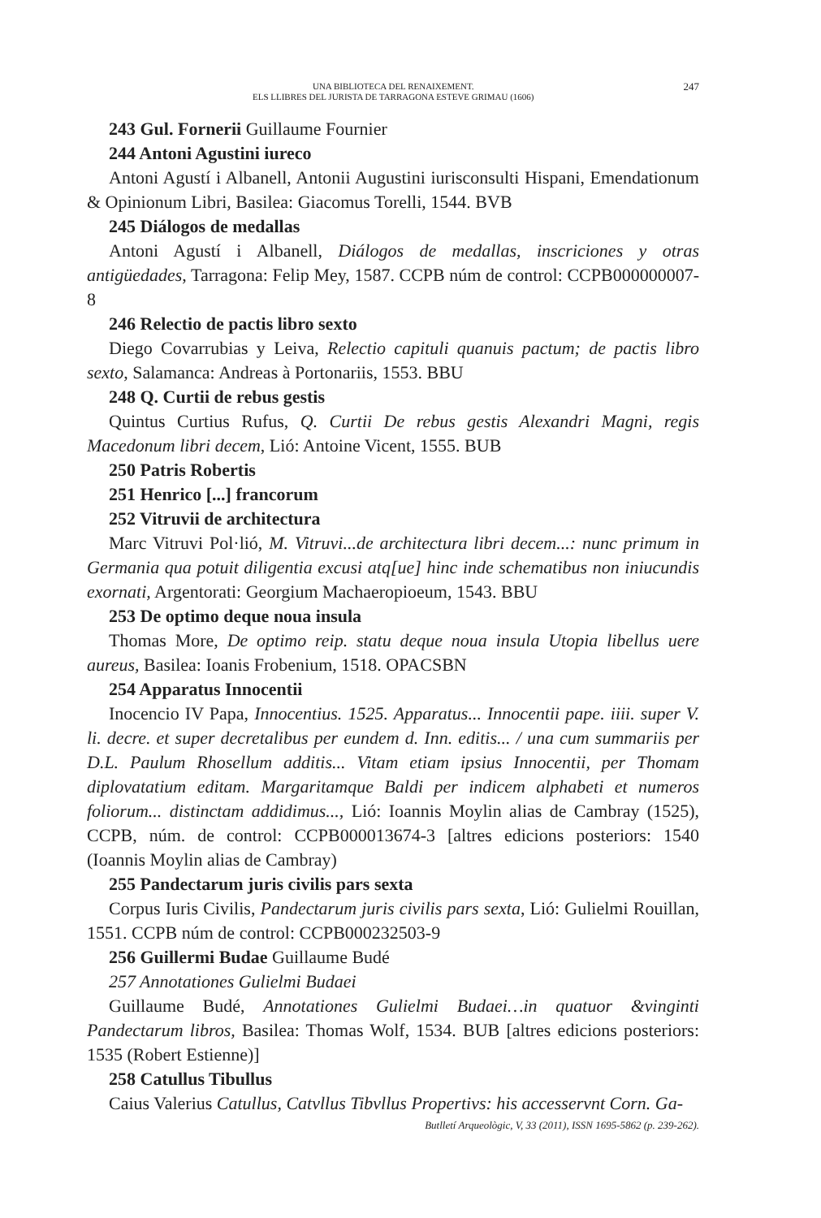UNA BIBLIOTECA DEL RENAIXEMENT.
ELS LLIBRES DEL JURISTA DE TARRAGONA ESTEVE GRIMAU (1606)
247
243 Gul. Fornerii Guillaume Fournier
244 Antoni Agustini iureco
Antoni Agustí i Albanell, Antonii Augustini iurisconsulti Hispani, Emendationum & Opinionum Libri, Basilea: Giacomus Torelli, 1544. BVB
245 Diálogos de medallas
Antoni Agustí i Albanell, Diálogos de medallas, inscriciones y otras antigüedades, Tarragona: Felip Mey, 1587. CCPB núm de control: CCPB000000007-8
246 Relectio de pactis libro sexto
Diego Covarrubias y Leiva, Relectio capituli quanuis pactum; de pactis libro sexto, Salamanca: Andreas à Portonariis, 1553. BBU
248 Q. Curtii de rebus gestis
Quintus Curtius Rufus, Q. Curtii De rebus gestis Alexandri Magni, regis Macedonum libri decem, Lió: Antoine Vicent, 1555. BUB
250 Patris Robertis
251 Henrico [...] francorum
252 Vitruvii de architectura
Marc Vitruvi Pol·lió, M. Vitruvi...de architectura libri decem...: nunc primum in Germania qua potuit diligentia excusi atq[ue] hinc inde schematibus non iniucundis exornati, Argentorati: Georgium Machaeropioeum, 1543. BBU
253 De optimo deque noua insula
Thomas More, De optimo reip. statu deque noua insula Utopia libellus uere aureus, Basilea: Ioanis Frobenium, 1518. OPACSBN
254 Apparatus Innocentii
Inocencio IV Papa, Innocentius. 1525. Apparatus... Innocentii pape. iiii. super V. li. decre. et super decretalibus per eundem d. Inn. editis... / una cum summariis per D.L. Paulum Rhosellum additis... Vitam etiam ipsius Innocentii, per Thomam diplovatatium editam. Margaritamque Baldi per indicem alphabeti et numeros foliorum... distinctam addidimus..., Lió: Ioannis Moylin alias de Cambray (1525), CCPB, núm. de control: CCPB000013674-3 [altres edicions posteriors: 1540 (Ioannis Moylin alias de Cambray)
255 Pandectarum juris civilis pars sexta
Corpus Iuris Civilis, Pandectarum juris civilis pars sexta, Lió: Gulielmi Rouillan, 1551. CCPB núm de control: CCPB000232503-9
256 Guillermi Budae Guillaume Budé
257 Annotationes Gulielmi Budaei
Guillaume Budé, Annotationes Gulielmi Budaei…in quatuor &vinginti Pandectarum libros, Basilea: Thomas Wolf, 1534. BUB [altres edicions posteriors: 1535 (Robert Estienne)]
258 Catullus Tibullus
Caius Valerius Catullus, Catvllus Tibvllus Propertivs: his accesservnt Corn. Ga-
Butlletí Arqueològic, V, 33 (2011), ISSN 1695-5862 (p. 239-262).